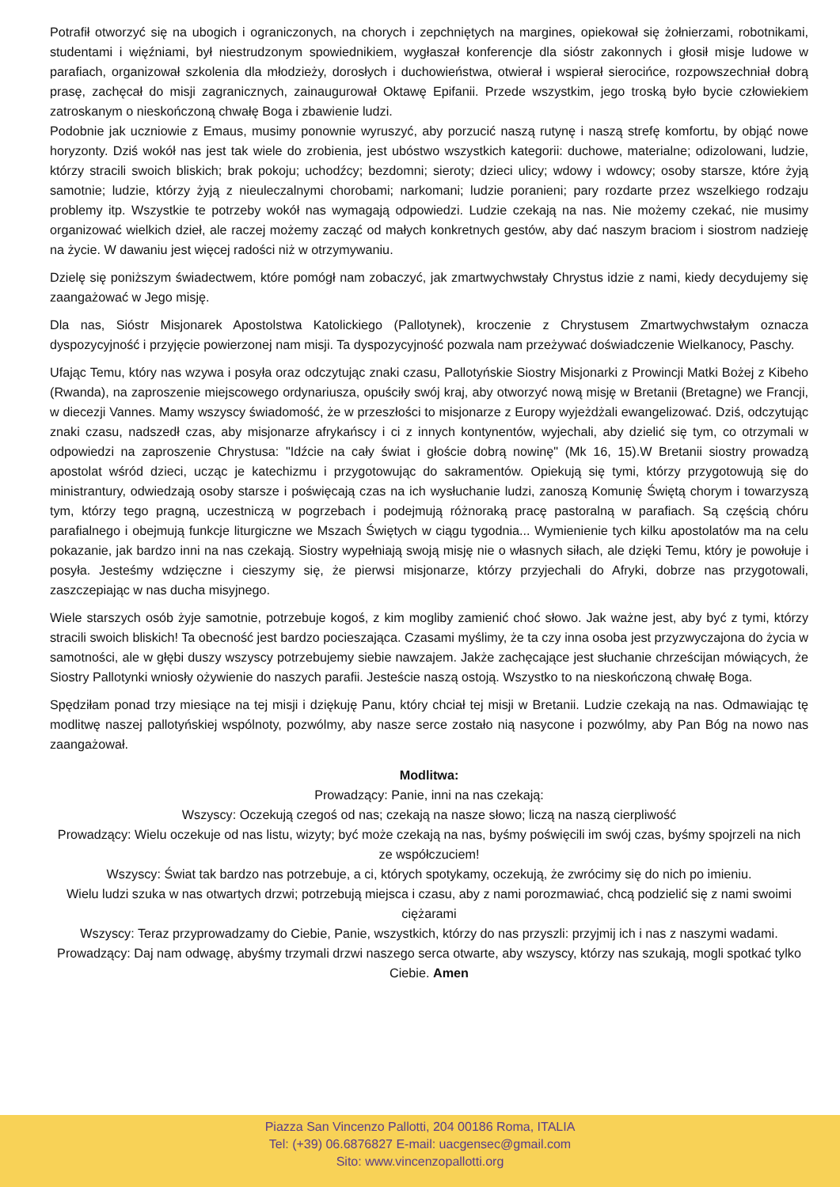Potrafił otworzyć się na ubogich i ograniczonych, na chorych i zepchniętych na margines, opiekował się żołnierzami, robotnikami, studentami i więźniami, był niestrudzonym spowiednikiem, wygłaszał konferencje dla sióstr zakonnych i głosił misje ludowe w parafiach, organizował szkolenia dla młodzieży, dorosłych i duchowieństwa, otwierał i wspierał sierocińce, rozpowszechniał dobrą prasę, zachęcał do misji zagranicznych, zainaugurował Oktawę Epifanii. Przede wszystkim, jego troską było bycie człowiekiem zatroskanym o nieskończoną chwałę Boga i zbawienie ludzi.
Podobnie jak uczniowie z Emaus, musimy ponownie wyruszyć, aby porzucić naszą rutynę i naszą strefę komfortu, by objąć nowe horyzonty. Dziś wokół nas jest tak wiele do zrobienia, jest ubóstwo wszystkich kategorii: duchowe, materialne; odizolowani, ludzie, którzy stracili swoich bliskich; brak pokoju; uchodźcy; bezdomni; sieroty; dzieci ulicy; wdowy i wdowcy; osoby starsze, które żyją samotnie; ludzie, którzy żyją z nieuleczalnymi chorobami; narkomani; ludzie poranieni; pary rozdarte przez wszelkiego rodzaju problemy itp. Wszystkie te potrzeby wokół nas wymagają odpowiedzi. Ludzie czekają na nas. Nie możemy czekać, nie musimy organizować wielkich dzieł, ale raczej możemy zacząć od małych konkretnych gestów, aby dać naszym braciom i siostrom nadzieję na życie. W dawaniu jest więcej radości niż w otrzymywaniu.
Dzielę się poniższym świadectwem, które pomógł nam zobaczyć, jak zmartwychwstały Chrystus idzie z nami, kiedy decydujemy się zaangażować w Jego misję.
Dla nas, Sióstr Misjonarek Apostolstwa Katolickiego (Pallotynek), kroczenie z Chrystusem Zmartwychwstałym oznacza dyspozycyjność i przyjęcie powierzonej nam misji. Ta dyspozycyjność pozwala nam przeżywać doświadczenie Wielkanocy, Paschy.
Ufając Temu, który nas wzywa i posyła oraz odczytując znaki czasu, Pallotyńskie Siostry Misjonarki z Prowincji Matki Bożej z Kibeho (Rwanda), na zaproszenie miejscowego ordynariusza, opuściły swój kraj, aby otworzyć nową misję w Bretanii (Bretagne) we Francji, w diecezji Vannes. Mamy wszyscy świadomość, że w przeszłości to misjonarze z Europy wyjeżdżali ewangelizować. Dziś, odczytując znaki czasu, nadszedł czas, aby misjonarze afrykańscy i ci z innych kontynentów, wyjechali, aby dzielić się tym, co otrzymali w odpowiedzi na zaproszenie Chrystusa: "Idźcie na cały świat i głoście dobrą nowinę" (Mk 16, 15).W Bretanii siostry prowadzą apostolat wśród dzieci, ucząc je katechizmu i przygotowując do sakramentów. Opiekują się tymi, którzy przygotowują się do ministrantury, odwiedzają osoby starsze i poświęcają czas na ich wysłuchanie ludzi, zanoszą Komunię Świętą chorym i towarzyszą tym, którzy tego pragną, uczestniczą w pogrzebach i podejmują różnoraką pracę pastoralną w parafiach. Są częścią chóru parafialnego i obejmują funkcje liturgiczne we Mszach Świętych w ciągu tygodnia... Wymienienie tych kilku apostolatów ma na celu pokazanie, jak bardzo inni na nas czekają. Siostry wypełniają swoją misję nie o własnych siłach, ale dzięki Temu, który je powołuje i posyła. Jesteśmy wdzięczne i cieszymy się, że pierwsi misjonarze, którzy przyjechali do Afryki, dobrze nas przygotowali, zaszczepiając w nas ducha misyjnego.
Wiele starszych osób żyje samotnie, potrzebuje kogoś, z kim mogliby zamienić choć słowo. Jak ważne jest, aby być z tymi, którzy stracili swoich bliskich! Ta obecność jest bardzo pocieszająca. Czasami myślimy, że ta czy inna osoba jest przyzwyczajona do życia w samotności, ale w głębi duszy wszyscy potrzebujemy siebie nawzajem. Jakże zachęcające jest słuchanie chrześcijan mówiących, że Siostry Pallotynki wniosły ożywienie do naszych parafii. Jesteście naszą ostoją. Wszystko to na nieskończoną chwałę Boga.
Spędziłam ponad trzy miesiące na tej misji i dziękuję Panu, który chciał tej misji w Bretanii. Ludzie czekają na nas. Odmawiając tę modlitwę naszej pallotyńskiej wspólnoty, pozwólmy, aby nasze serce zostało nią nasycone i pozwólmy, aby Pan Bóg na nowo nas zaangażował.
Modlitwa:
Prowadzący: Panie, inni na nas czekają:
Wszyscy: Oczekują czegoś od nas; czekają na nasze słowo; liczą na naszą cierpliwość
Prowadzący: Wielu oczekuje od nas listu, wizyty; być może czekają na nas, byśmy poświęcili im swój czas, byśmy spojrzeli na nich ze współczuciem!
Wszyscy: Świat tak bardzo nas potrzebuje, a ci, których spotykamy, oczekują, że zwrócimy się do nich po imieniu.
Wielu ludzi szuka w nas otwartych drzwi; potrzebują miejsca i czasu, aby z nami porozmawiać, chcą podzielić się z nami swoimi ciężarami
Wszyscy: Teraz przyprowadzamy do Ciebie, Panie, wszystkich, którzy do nas przyszli: przyjmij ich i nas z naszymi wadami.
Prowadzący: Daj nam odwagę, abyśmy trzymali drzwi naszego serca otwarte, aby wszyscy, którzy nas szukają, mogli spotkać tylko Ciebie. Amen
Piazza San Vincenzo Pallotti, 204 00186 Roma, ITALIA
Tel: (+39) 06.6876827 E-mail: uacgensec@gmail.com
Sito: www.vincenzopallotti.org